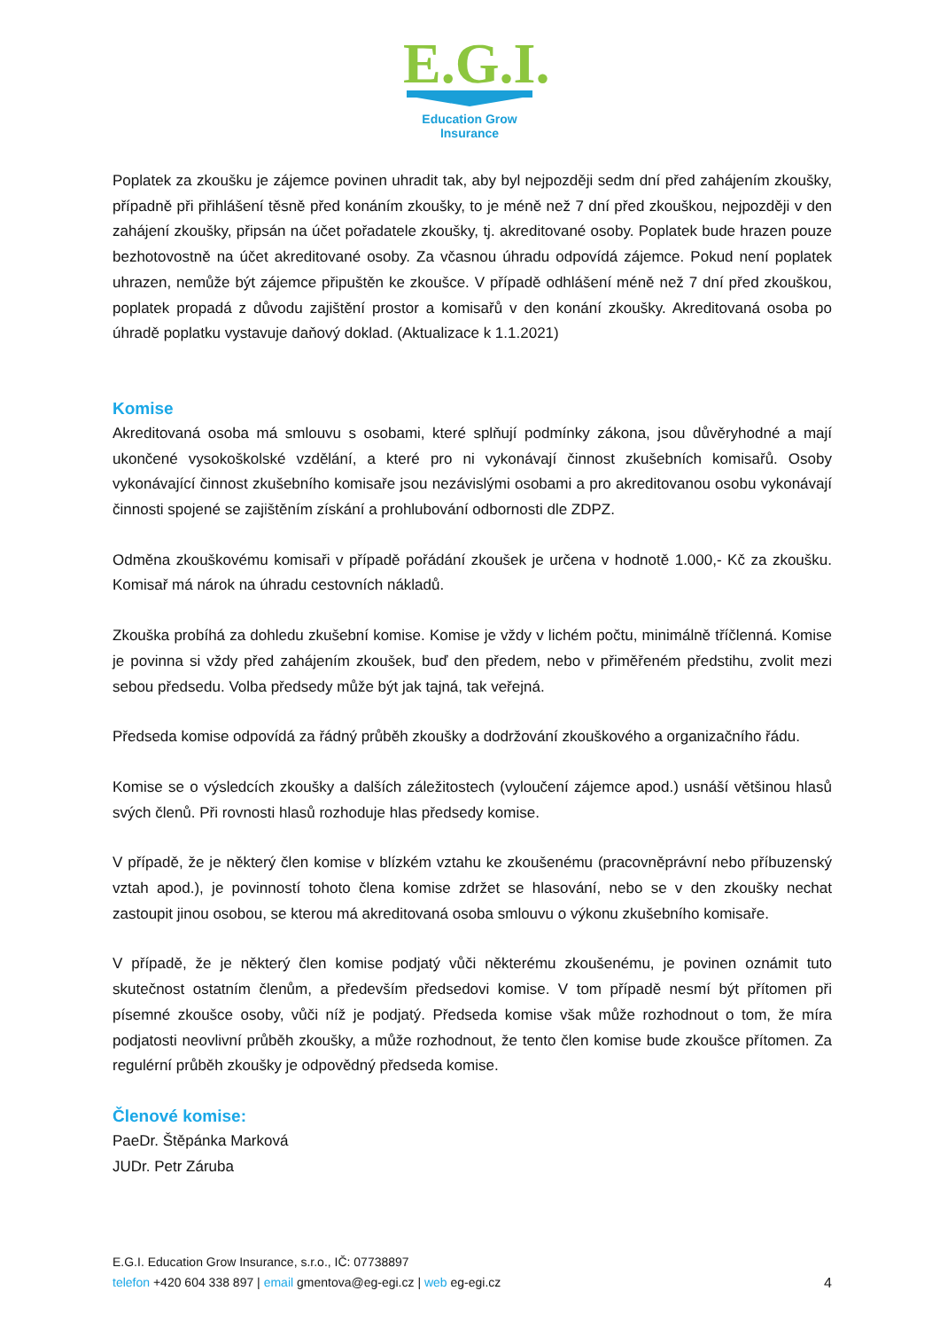E.G.I.
Education Grow Insurance
Poplatek za zkoušku je zájemce povinen uhradit tak, aby byl nejpozději sedm dní před zahájením zkoušky, případně při přihlášení těsně před konáním zkoušky, to je méně než 7 dní před zkouškou, nejpozději v den zahájení zkoušky, připsán na účet pořadatele zkoušky, tj. akreditované osoby. Poplatek bude hrazen pouze bezhotovostně na účet akreditované osoby. Za včasnou úhradu odpovídá zájemce. Pokud není poplatek uhrazen, nemůže být zájemce připuštěn ke zkoušce. V případě odhlášení méně než 7 dní před zkouškou, poplatek propadá z důvodu zajištění prostor a komisařů v den konání zkoušky. Akreditovaná osoba po úhradě poplatku vystavuje daňový doklad. (Aktualizace k 1.1.2021)
Komise
Akreditovaná osoba má smlouvu s osobami, které splňují podmínky zákona, jsou důvěryhodné a mají ukončené vysokoškolské vzdělání, a které pro ni vykonávají činnost zkušebních komisařů. Osoby vykonávající činnost zkušebního komisaře jsou nezávislými osobami a pro akreditovanou osobu vykonávají činnosti spojené se zajištěním získání a prohlubování odbornosti dle ZDPZ.
Odměna zkouškovému komisaři v případě pořádání zkoušek je určena v hodnotě 1.000,- Kč za zkoušku. Komisař má nárok na úhradu cestovních nákladů.
Zkouška probíhá za dohledu zkušební komise. Komise je vždy v lichém počtu, minimálně tříčlenná. Komise je povinna si vždy před zahájením zkoušek, buď den předem, nebo v přiměřeném předstihu, zvolit mezi sebou předsedu. Volba předsedy může být jak tajná, tak veřejná.
Předseda komise odpovídá za řádný průběh zkoušky a dodržování zkouškového a organizačního řádu.
Komise se o výsledcích zkoušky a dalších záležitostech (vyloučení zájemce apod.) usnáší většinou hlasů svých členů. Při rovnosti hlasů rozhoduje hlas předsedy komise.
V případě, že je některý člen komise v blízkém vztahu ke zkoušenému (pracovněprávní nebo příbuzenský vztah apod.), je povinností tohoto člena komise zdržet se hlasování, nebo se v den zkoušky nechat zastoupit jinou osobou, se kterou má akreditovaná osoba smlouvu o výkonu zkušebního komisaře.
V případě, že je některý člen komise podjatý vůči některému zkoušenému, je povinen oznámit tuto skutečnost ostatním členům, a především předsedovi komise. V tom případě nesmí být přítomen při písemné zkoušce osoby, vůči níž je podjatý. Předseda komise však může rozhodnout o tom, že míra podjatosti neovlivní průběh zkoušky, a může rozhodnout, že tento člen komise bude zkoušce přítomen. Za regulérní průběh zkoušky je odpovědný předseda komise.
Členové komise:
PaeDr. Štěpánka Marková
JUDr. Petr Záruba
E.G.I. Education Grow Insurance, s.r.o., IČ: 07738897
telefon +420 604 338 897 | email gmentova@eg-egi.cz | web eg-egi.cz
4